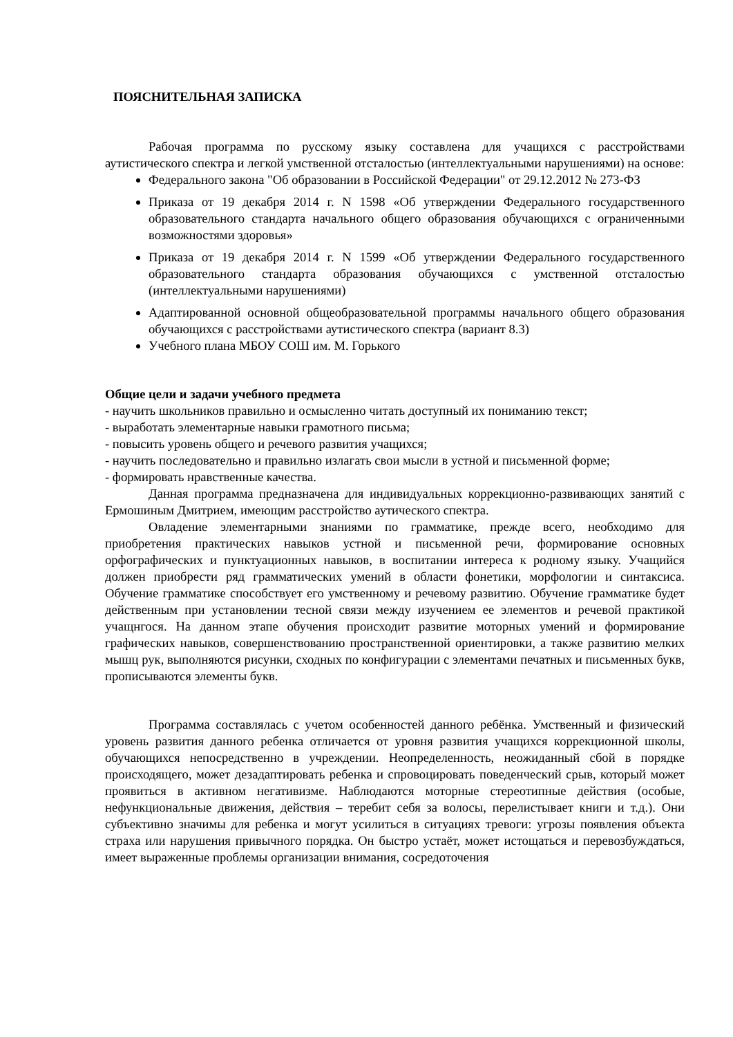ПОЯСНИТЕЛЬНАЯ ЗАПИСКА
Рабочая программа по русскому языку составлена для учащихся с расстройствами аутистического спектра и легкой умственной отсталостью (интеллектуальными нарушениями) на основе:
Федерального закона "Об образовании в Российской Федерации" от 29.12.2012 № 273-ФЗ
Приказа от 19 декабря 2014 г. N 1598 «Об утверждении Федерального государственного образовательного стандарта начального общего образования обучающихся с ограниченными возможностями здоровья»
Приказа от 19 декабря 2014 г. N 1599 «Об утверждении Федерального государственного образовательного стандарта образования обучающихся с умственной отсталостью (интеллектуальными нарушениями)
Адаптированной основной общеобразовательной программы начального общего образования обучающихся с расстройствами аутистического спектра (вариант 8.3)
Учебного плана МБОУ СОШ им. М. Горького
Общие цели и задачи учебного предмета
- научить школьников правильно и осмысленно читать доступный их пониманию текст;
- выработать элементарные навыки грамотного письма;
- повысить уровень общего и речевого развития учащихся;
- научить последовательно и правильно излагать свои мысли в устной и письменной форме;
- формировать нравственные качества.
Данная программа предназначена для индивидуальных коррекционно-развивающих занятий с Ермошиным Дмитрием, имеющим расстройство аутического спектра.
Овладение элементарными знаниями по грамматике, прежде всего, необходимо для приобретения практических навыков устной и письменной речи, формирование основных орфографических и пунктуационных навыков, в воспитании интереса к родному языку. Учащийся должен приобрести ряд грамматических умений в области фонетики, морфологии и синтаксиса. Обучение грамматике способствует его умственному и речевому развитию. Обучение грамматике будет действенным при установлении тесной связи между изучением ее элементов и речевой практикой учащнгося. На данном этапе обучения происходит развитие моторных умений и формирование графических навыков, совершенствованию пространственной ориентировки, а также развитию мелких мышц рук, выполняются рисунки, сходных по конфигурации с элементами печатных и письменных букв, прописываются элементы букв.
Программа составлялась с учетом особенностей данного ребёнка. Умственный и физический уровень развития данного ребенка отличается от уровня развития учащихся коррекционной школы, обучающихся непосредственно в учреждении. Неопределенность, неожиданный сбой в порядке происходящего, может дезадаптировать ребенка и спровоцировать поведенческий срыв, который может проявиться в активном негативизме. Наблюдаются моторные стереотипные действия (особые, нефункциональные движения, действия – теребит себя за волосы, перелистывает книги и т.д.). Они субъективно значимы для ребенка и могут усилиться в ситуациях тревоги: угрозы появления объекта страха или нарушения привычного порядка. Он быстро устаёт, может истощаться и перевозбуждаться, имеет выраженные проблемы организации внимания, сосредоточения